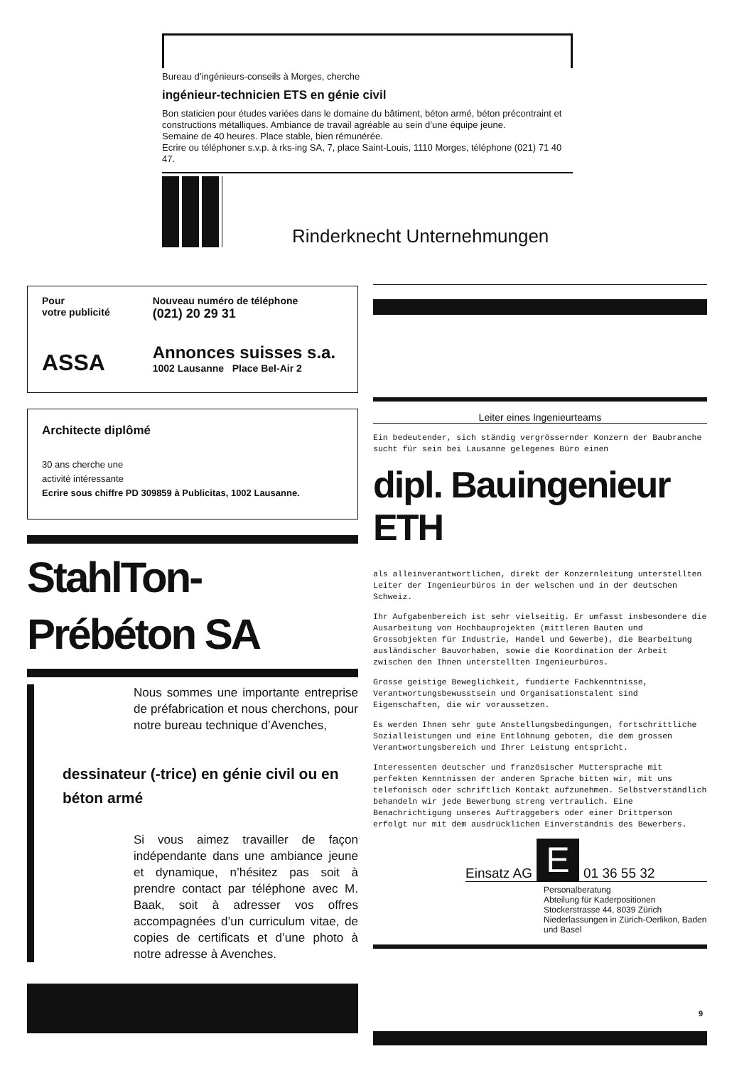Bureau d’ingénieurs-conseils à Morges, cherche
ingénieur-technicien ETS en génie civil
Bon staticien pour études variées dans le domaine du bâtiment, béton armé, béton précontraint et constructions métalliques. Ambiance de travail agréable au sein d’une équipe jeune.
Semaine de 40 heures. Place stable, bien rémunérée.
Ecrire ou téléphoner s.v.p. à rks-ing SA, 7, place Saint-Louis, 1110 Morges, téléphone (021) 71 40 47.
Rinderknecht Unternehmungen
Pour
votre publicité
ASSA
Nouveau numéro de téléphone
(021) 20 29 31
Annonces suisses s.a.
1002 Lausanne Place Bel-Air 2
Architecte diplômé
30 ans cherche une
activité intéressante
Ecrire sous chiffre PD 309859 à Publicitas, 1002 Lausanne.
StahlTon-Prébéton SA
Nous sommes une importante entreprise de préfabrication et nous cherchons, pour notre bureau technique d’Avenches,
dessinateur (-trice) en génie civil ou en béton armé
Si vous aimez travailler de façon indépendante dans une ambiance jeune et dynamique, n’hésitez pas soit à prendre contact par téléphone avec M. Baak, soit à adresser vos offres accompagnées d’un curriculum vitae, de copies de certificats et d’une photo à notre adresse à Avenches.
Leiter eines Ingenieurteams
Ein bedeutender, sich ständig vergrössernder Konzern der Baubranche sucht für sein bei Lausanne gelegenes Büro einen
dipl. Bauingenieur ETH
als alleinverantwortlichen, direkt der Konzernleitung unterstellten Leiter der Ingenieurbüros in der welschen und in der deutschen Schweiz.
Ihr Aufgabenbereich ist sehr vielseitig. Er umfasst insbesondere die Ausarbeitung von Hochbauprojekten (mittleren Bauten und Grossobjekten für Industrie, Handel und Gewerbe), die Bearbeitung ausländischer Bauvorhaben, sowie die Koordination der Arbeit zwischen den Ihnen unterstellten Ingenieurbüros.
Grosse geistige Beweglichkeit, fundierte Fachkenntnisse, Verantwortungsbewusstsein und Organisationstalent sind Eigenschaften, die wir voraussetzen.
Es werden Ihnen sehr gute Anstellungsbedingungen, fortschrittliche Sozialleistungen und eine Entlöhnung geboten, die dem grossen Verantwortungsbereich und Ihrer Leistung entspricht.
Interessenten deutscher und französischer Muttersprache mit perfekten Kenntnissen der anderen Sprache bitten wir, mit uns telefonisch oder schriftlich Kontakt aufzunehmen. Selbstverständlich behandeln wir jede Bewerbung streng vertraulich. Eine Benachrichtigung unseres Auftraggebers oder einer Drittperson erfolgt nur mit dem ausdrücklichen Einverständnis des Bewerbers.
Einsatz AG E 01 36 55 32
Personalberatung
Abteilung für Kaderpositionen
Stockerstrasse 44, 8039 Zürich
Niederlassungen in Zürich-Oerlikon, Baden und Basel
9